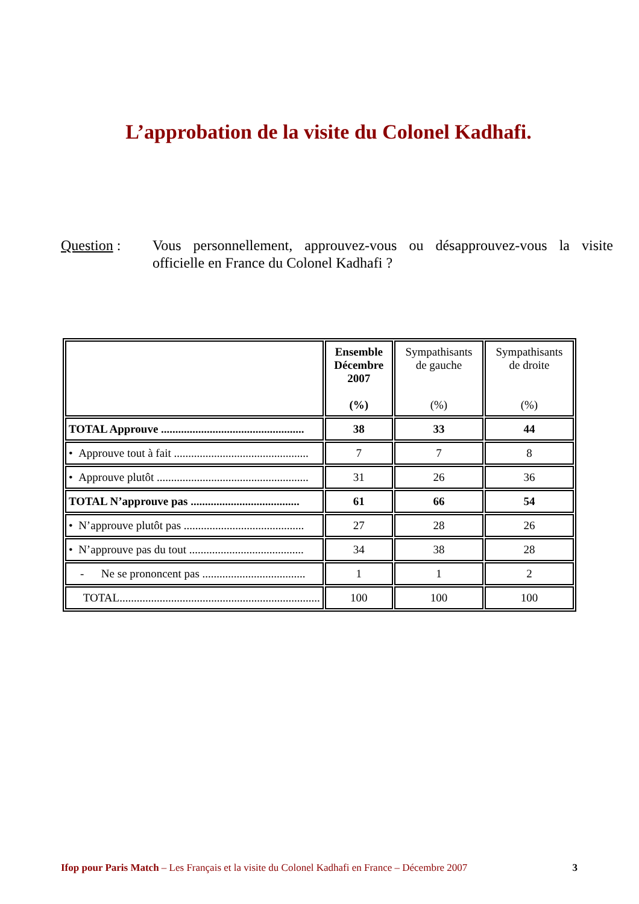L’approbation de la visite du Colonel Kadhafi.
Question : Vous personnellement, approuvez-vous ou désapprouvez-vous la visite officielle en France du Colonel Kadhafi ?
| | Ensemble Décembre 2007 (%) | Sympathisants de gauche (%) | Sympathisants de droite (%) |
| --- | --- | --- | --- |
| TOTAL Approuve .................................................. | 38 | 33 | 44 |
| • Approuve tout à fait ............................................... | 7 | 7 | 8 |
| • Approuve plutôt ..................................................... | 31 | 26 | 36 |
| TOTAL N’approuve pas ...................................... | 61 | 66 | 54 |
| • N’approuve plutôt pas .......................................... | 27 | 28 | 26 |
| • N’approuve pas du tout ........................................ | 34 | 38 | 28 |
| - Ne se prononcent pas .................................... | 1 | 1 | 2 |
| TOTAL...................................................................... | 100 | 100 | 100 |
Ifop pour Paris Match – Les Français et la visite du Colonel Kadhafi en France – Décembre 2007 3